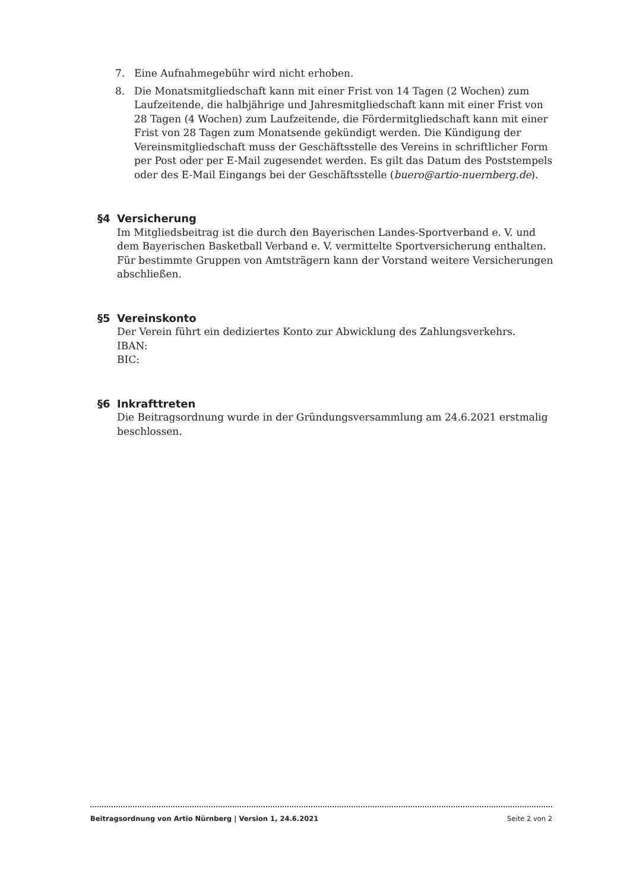7. Eine Aufnahmegebühr wird nicht erhoben.
8. Die Monatsmitgliedschaft kann mit einer Frist von 14 Tagen (2 Wochen) zum Laufzeitende, die halbjährige und Jahresmitgliedschaft kann mit einer Frist von 28 Tagen (4 Wochen) zum Laufzeitende, die Fördermitgliedschaft kann mit einer Frist von 28 Tagen zum Monatsende gekündigt werden. Die Kündigung der Vereinsmitgliedschaft muss der Geschäftsstelle des Vereins in schriftlicher Form per Post oder per E-Mail zugesendet werden. Es gilt das Datum des Poststempels oder des E-Mail Eingangs bei der Geschäftsstelle (buero@artio-nuernberg.de).
§4 Versicherung
Im Mitgliedsbeitrag ist die durch den Bayerischen Landes-Sportverband e. V. und dem Bayerischen Basketball Verband e. V. vermittelte Sportversicherung enthalten. Für bestimmte Gruppen von Amtsträgern kann der Vorstand weitere Versicherungen abschließen.
§5 Vereinskonto
Der Verein führt ein dediziertes Konto zur Abwicklung des Zahlungsverkehrs.
IBAN:
BIC:
§6 Inkrafttreten
Die Beitragsordnung wurde in der Gründungsversammlung am 24.6.2021 erstmalig beschlossen.
Beitragsordnung von Artio Nürnberg | Version 1, 24.6.2021 Seite 2 von 2